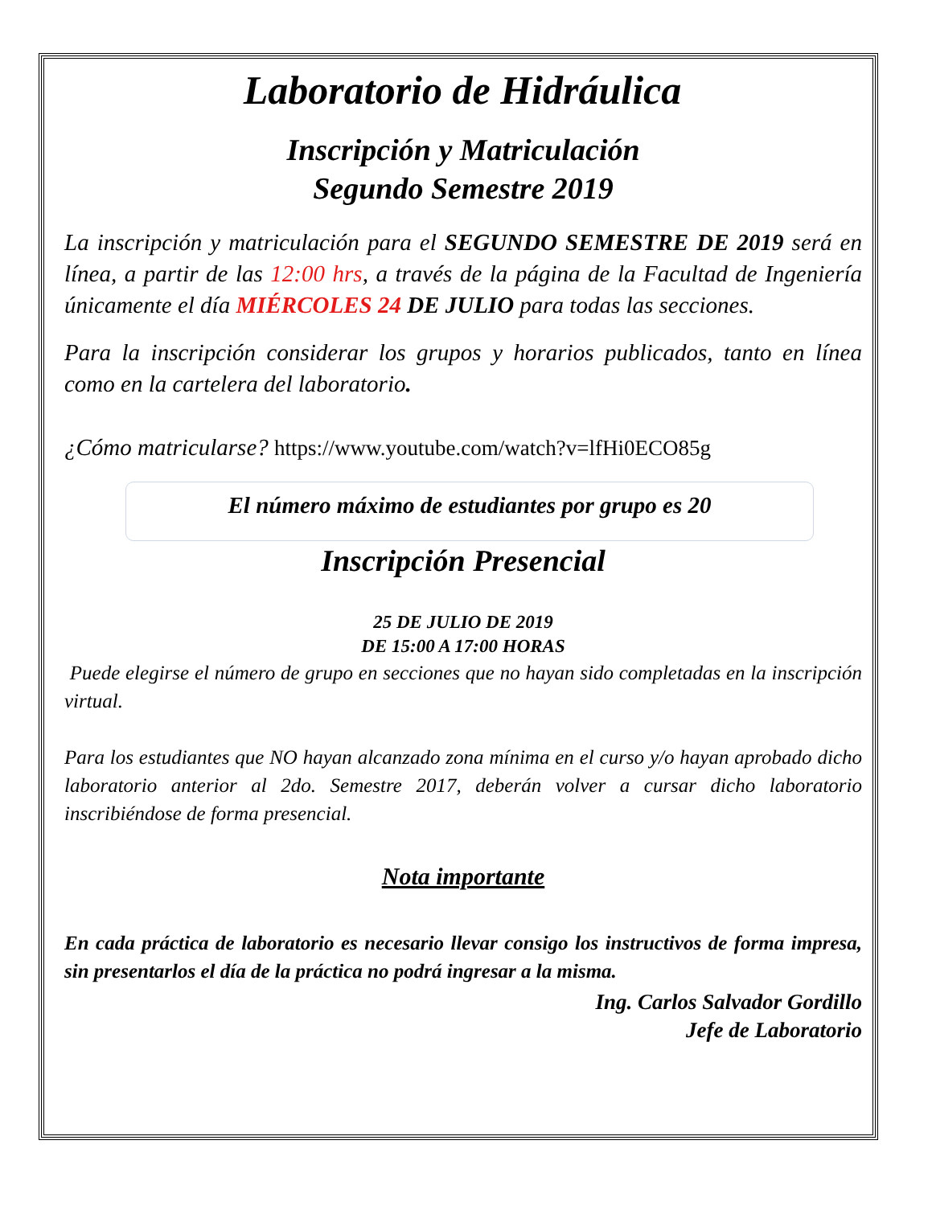Laboratorio de Hidráulica
Inscripción y Matriculación
Segundo Semestre 2019
La inscripción y matriculación para el SEGUNDO SEMESTRE DE 2019 será en línea, a partir de las 12:00 hrs, a través de la página de la Facultad de Ingeniería únicamente el día MIÉRCOLES 24 DE JULIO para todas las secciones.
Para la inscripción considerar los grupos y horarios publicados, tanto en línea como en la cartelera del laboratorio.
¿Cómo matricularse? https://www.youtube.com/watch?v=lfHi0ECO85g
El número máximo de estudiantes por grupo es 20
Inscripción Presencial
25 DE JULIO DE 2019
DE 15:00 A 17:00 HORAS
Puede elegirse el número de grupo en secciones que no hayan sido completadas en la inscripción virtual.
Para los estudiantes que NO hayan alcanzado zona mínima en el curso y/o hayan aprobado dicho laboratorio anterior al 2do. Semestre 2017, deberán volver a cursar dicho laboratorio inscribiéndose de forma presencial.
Nota importante
En cada práctica de laboratorio es necesario llevar consigo los instructivos de forma impresa, sin presentarlos el día de la práctica no podrá ingresar a la misma.
Ing. Carlos Salvador Gordillo
Jefe de Laboratorio